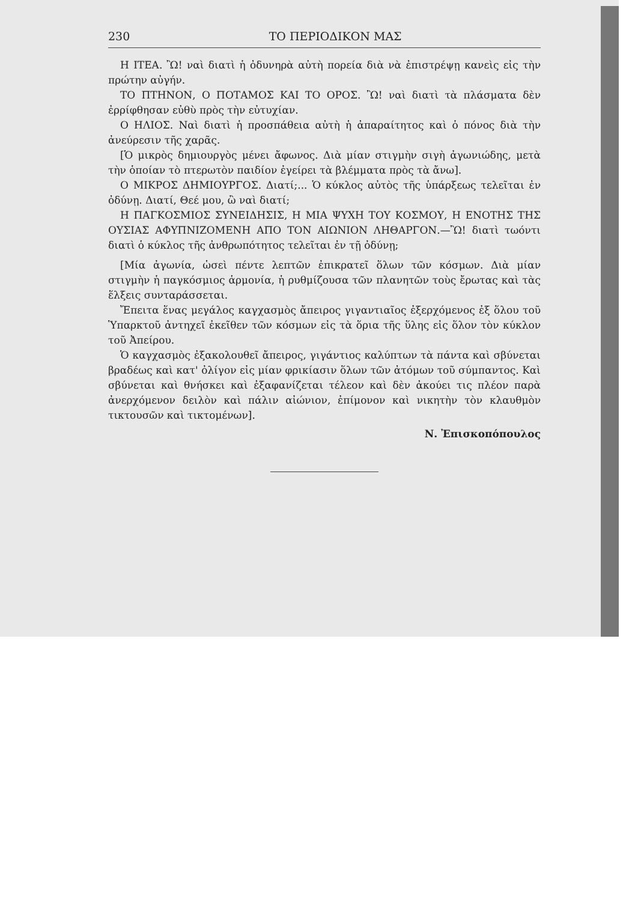230 ΤΟ ΠΕΡΙΟΔΙΚΟΝ ΜΑΣ
Η ΙΤΕΑ. Ὢ! ναὶ διατὶ ἡ ὀδυνηρὰ αὐτὴ πορεία διὰ νὰ ἐπιστρέψῃ κανεὶς εἰς τὴν πρώτην αὐγήν.
ΤΟ ΠΤΗΝΟΝ, Ο ΠΟΤΑΜΟΣ ΚΑΙ ΤΟ ΟΡΟΣ. Ὢ! ναὶ διατὶ τὰ πλάσματα δὲν ἐρρίφθησαν εὐθὺ πρὸς τὴν εὐτυχίαν.
Ο ΗΛΙΟΣ. Ναὶ διατὶ ἡ προσπάθεια αὐτὴ ἡ ἀπαραίτητος καὶ ὁ πόνος διὰ τὴν ἀνεύρεσιν τῆς χαρᾶς.
[Ὁ μικρὸς δημιουργὸς μένει ἄφωνος. Διὰ μίαν στιγμὴν σιγὴ ἀγωνιώδης, μετὰ τὴν ὁποίαν τὸ πτερωτὸν παιδίον ἐγείρει τὰ βλέμματα πρὸς τὰ ἄνω].
Ο ΜΙΚΡΟΣ ΔΗΜΙΟΥΡΓΟΣ. Διατί;... Ὁ κύκλος αὐτὸς τῆς ὑπάρξεως τελεῖται ἐν ὀδύνῃ. Διατί, Θεέ μου, ὢ ναὶ διατί;
Η ΠΑΓΚΟΣΜΙΟΣ ΣΥΝΕΙΔΗΣΙΣ, Η ΜΙΑ ΨΥΧΗ ΤΟΥ ΚΟΣΜΟΥ, Η ΕΝΟΤΗΣ ΤΗΣ ΟΥΣΙΑΣ ΑΦΥΠΝΙΖΟΜΕΝΗ ΑΠΟ ΤΟΝ ΑΙΩΝΙΟΝ ΛΗΘΑΡΓΟΝ.—Ὢ! διατὶ τωόντι διατὶ ὁ κύκλος τῆς ἀνθρωπότητος τελεῖται ἐν τῇ ὀδύνῃ;
[Μία ἀγωνία, ὡσεὶ πέντε λεπτῶν ἐπικρατεῖ ὅλων τῶν κόσμων. Διὰ μίαν στιγμὴν ἡ παγκόσμιος ἁρμονία, ἡ ρυθμίζουσα τῶν πλανητῶν τοὺς ἔρωτας καὶ τὰς ἕλξεις συνταράσσεται.
Ἔπειτα ἕνας μεγάλος καγχασμὸς ἄπειρος γιγαντιαῖος ἐξερχόμενος ἐξ ὅλου τοῦ Ὑπαρκτοῦ ἀντηχεῖ ἐκεῖθεν τῶν κόσμων εἰς τὰ ὅρια τῆς ὕλης εἰς ὅλον τὸν κύκλον τοῦ Ἀπείρου.
Ὁ καγχασμὸς ἐξακολουθεῖ ἄπειρος, γιγάντιος καλύπτων τὰ πάντα καὶ σβύνεται βραδέως καὶ κατ' ὀλίγον εἰς μίαν φρικίασιν ὅλων τῶν ἀτόμων τοῦ σύμπαντος. Καὶ σβύνεται καὶ θνήσκει καὶ ἐξαφανίζεται τέλεον καὶ δὲν ἀκούει τις πλέον παρὰ ἀνερχόμενον δειλὸν καὶ πάλιν αἰώνιον, ἐπίμονον καὶ νικητὴν τὸν κλαυθμὸν τικτουσῶν καὶ τικτομένων].
Ν. Ἐπισκοπόπουλος